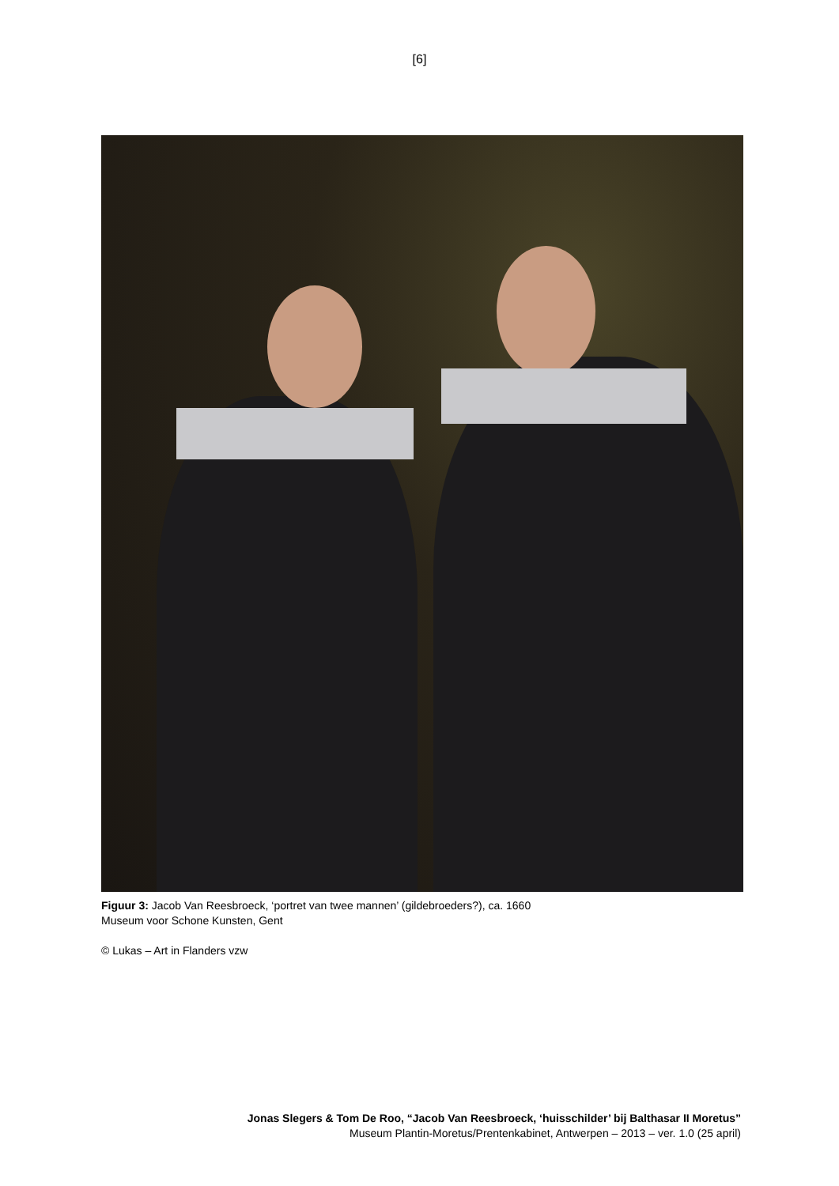[6]
Figuur 3: Jacob Van Reesbroeck, ‘portret van twee mannen’ (gildebroeders?), ca. 1660
Museum voor Schone Kunsten, Gent
© Lukas – Art in Flanders vzw
Jonas Slegers & Tom De Roo, “Jacob Van Reesbroeck, ‘huisschilder’ bij Balthasar II Moretus”
Museum Plantin-Moretus/Prentenkabinet, Antwerpen – 2013 – ver. 1.0 (25 april)